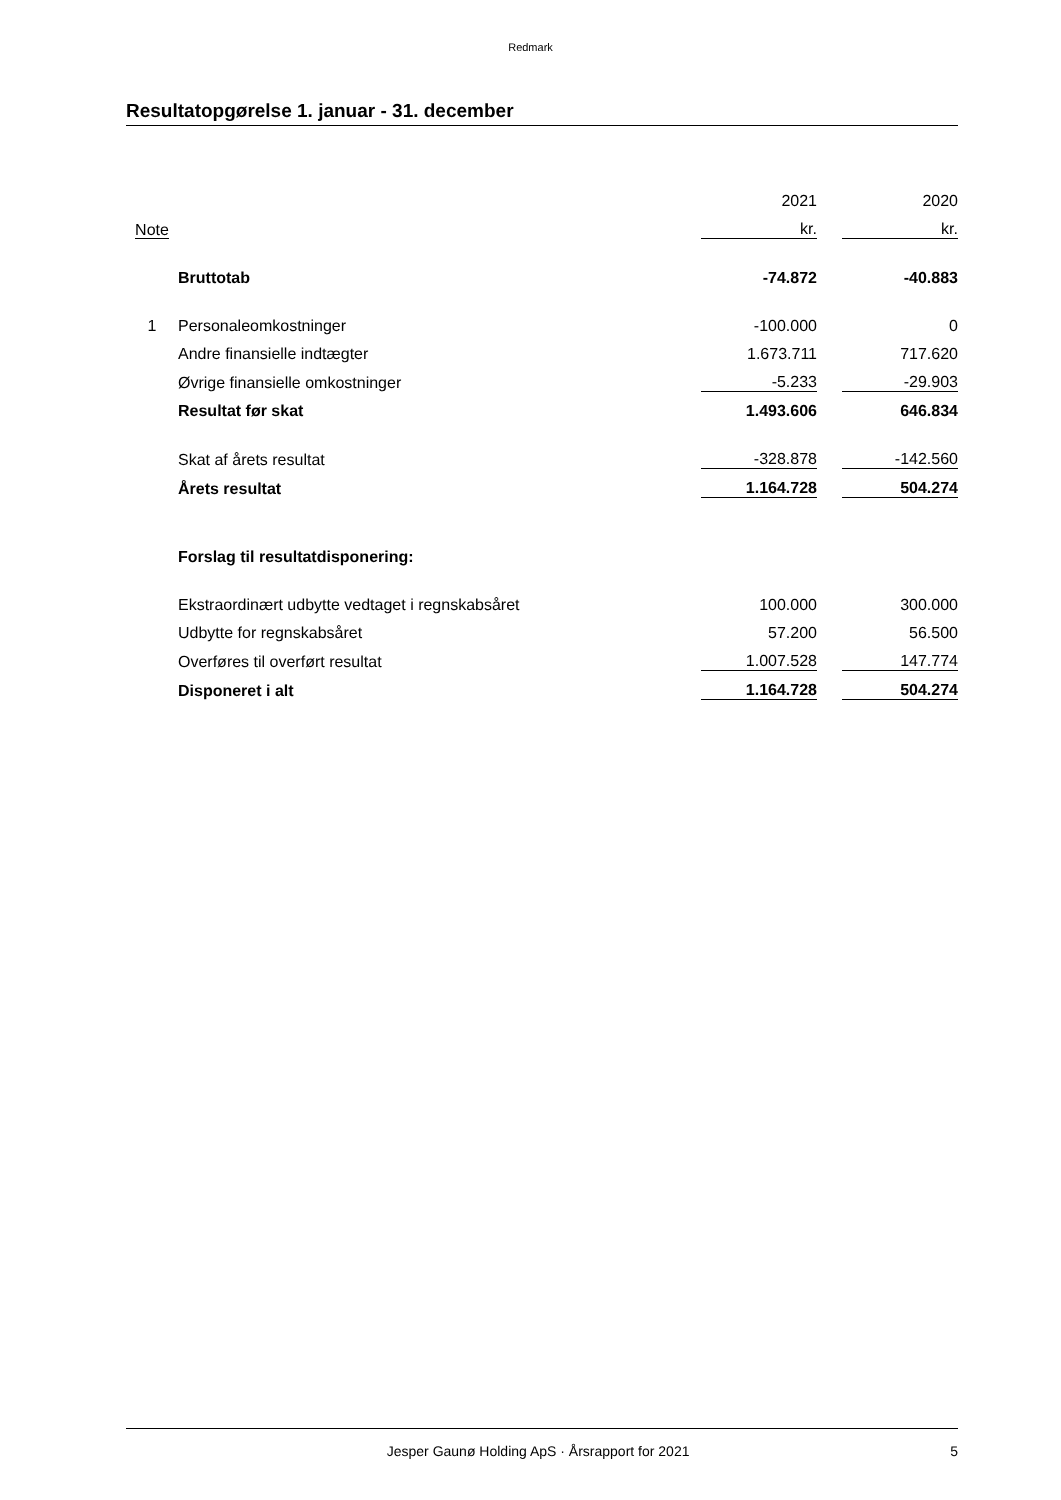Redmark
Resultatopgørelse 1. januar - 31. december
| | | 2021 | | 2020 |
| Note | | kr. | | kr. |
| | Bruttotab | -74.872 | | -40.883 |
| 1 | Personaleomkostninger | -100.000 | | 0 |
| | Andre finansielle indtægter | 1.673.711 | | 717.620 |
| | Øvrige finansielle omkostninger | -5.233 | | -29.903 |
| | Resultat før skat | 1.493.606 | | 646.834 |
| | Skat af årets resultat | -328.878 | | -142.560 |
| | Årets resultat | 1.164.728 | | 504.274 |
| | Forslag til resultatdisponering: | | | |
| | Ekstraordinært udbytte vedtaget i regnskabsåret | 100.000 | | 300.000 |
| | Udbytte for regnskabsåret | 57.200 | | 56.500 |
| | Overføres til overført resultat | 1.007.528 | | 147.774 |
| | Disponeret i alt | 1.164.728 | | 504.274 |
Jesper Gaunø Holding ApS · Årsrapport for 2021 5